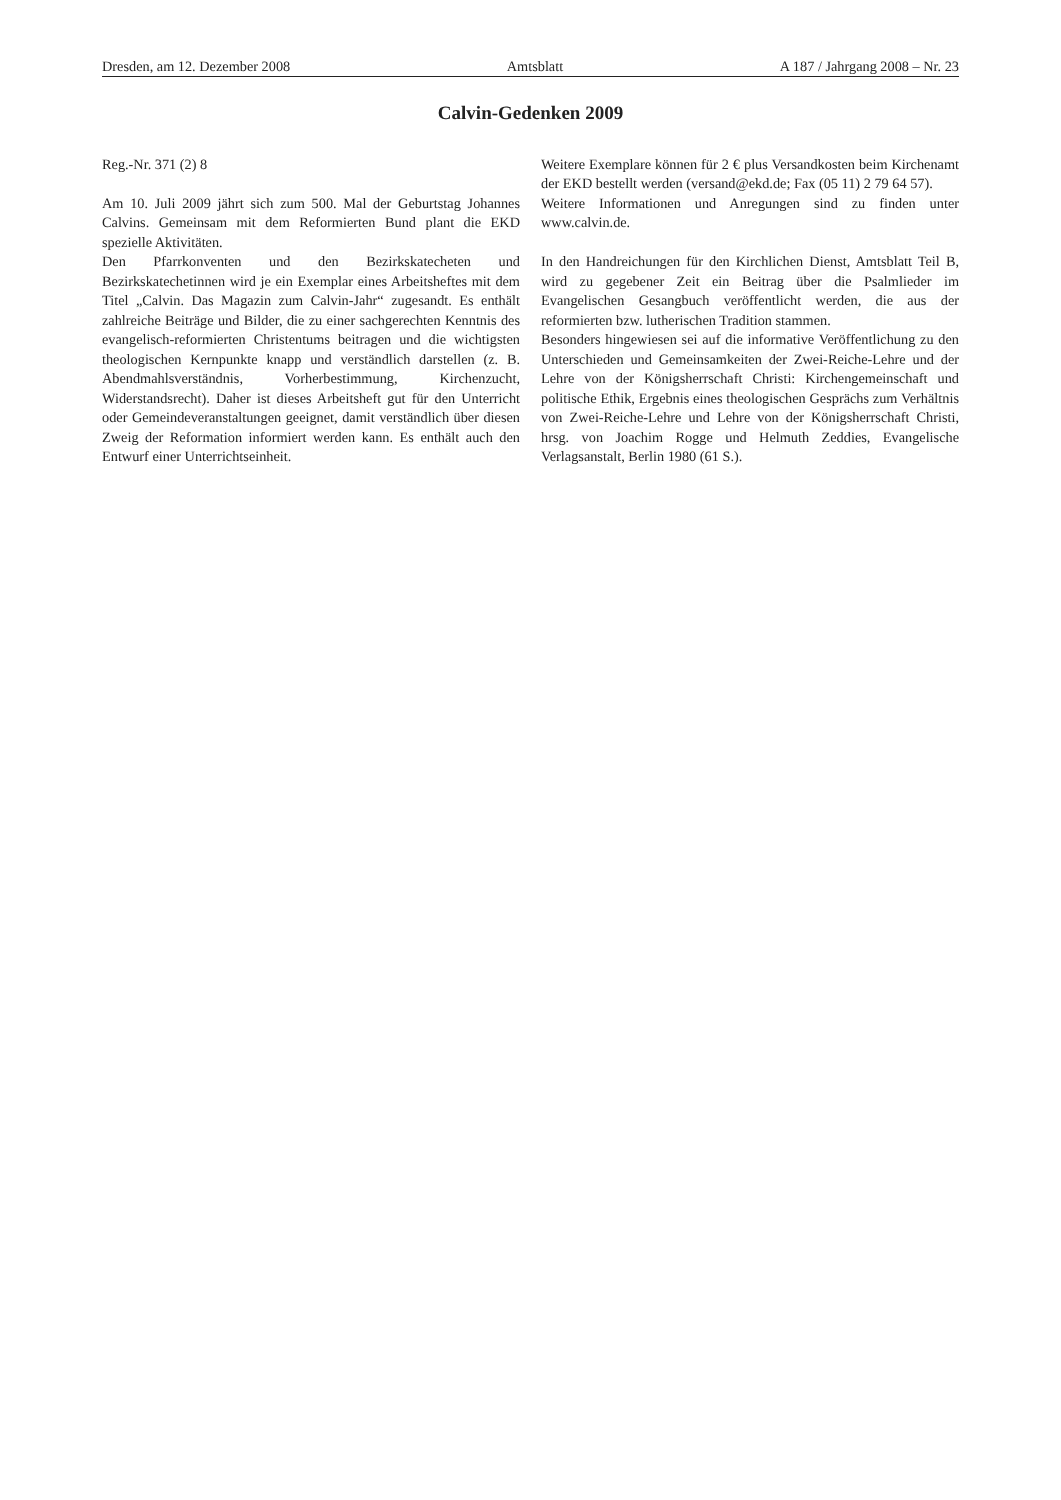Dresden, am 12. Dezember 2008 Amtsblatt A 187 / Jahrgang 2008 – Nr. 23
Calvin-Gedenken 2009
Reg.-Nr. 371 (2) 8
Am 10. Juli 2009 jährt sich zum 500. Mal der Geburtstag Johannes Calvins. Gemeinsam mit dem Reformierten Bund plant die EKD spezielle Aktivitäten.
Den Pfarrkonventen und den Bezirkskatecheten und Bezirkskatechetinnen wird je ein Exemplar eines Arbeitsheftes mit dem Titel „Calvin. Das Magazin zum Calvin-Jahr“ zugesandt. Es enthält zahlreiche Beiträge und Bilder, die zu einer sachgerechten Kenntnis des evangelisch-reformierten Christentums beitragen und die wichtigsten theologischen Kernpunkte knapp und verständlich darstellen (z. B. Abendmahlsverständnis, Vorherbestimmung, Kirchenzucht, Widerstandsrecht). Daher ist dieses Arbeitsheft gut für den Unterricht oder Gemeindeveranstaltungen geeignet, damit verständlich über diesen Zweig der Reformation informiert werden kann. Es enthält auch den Entwurf einer Unterrichtseinheit.
Weitere Exemplare können für 2 € plus Versandkosten beim Kirchenamt der EKD bestellt werden (versand@ekd.de; Fax (05 11) 2 79 64 57).
Weitere Informationen und Anregungen sind zu finden unter www.calvin.de.
In den Handreichungen für den Kirchlichen Dienst, Amtsblatt Teil B, wird zu gegebener Zeit ein Beitrag über die Psalmlieder im Evangelischen Gesangbuch veröffentlicht werden, die aus der reformierten bzw. lutherischen Tradition stammen.
Besonders hingewiesen sei auf die informative Veröffentlichung zu den Unterschieden und Gemeinsamkeiten der Zwei-Reiche-Lehre und der Lehre von der Königsherrschaft Christi: Kirchengemeinschaft und politische Ethik, Ergebnis eines theologischen Gesprächs zum Verhältnis von Zwei-Reiche-Lehre und Lehre von der Königsherrschaft Christi, hrsg. von Joachim Rogge und Helmuth Zeddies, Evangelische Verlagsanstalt, Berlin 1980 (61 S.).